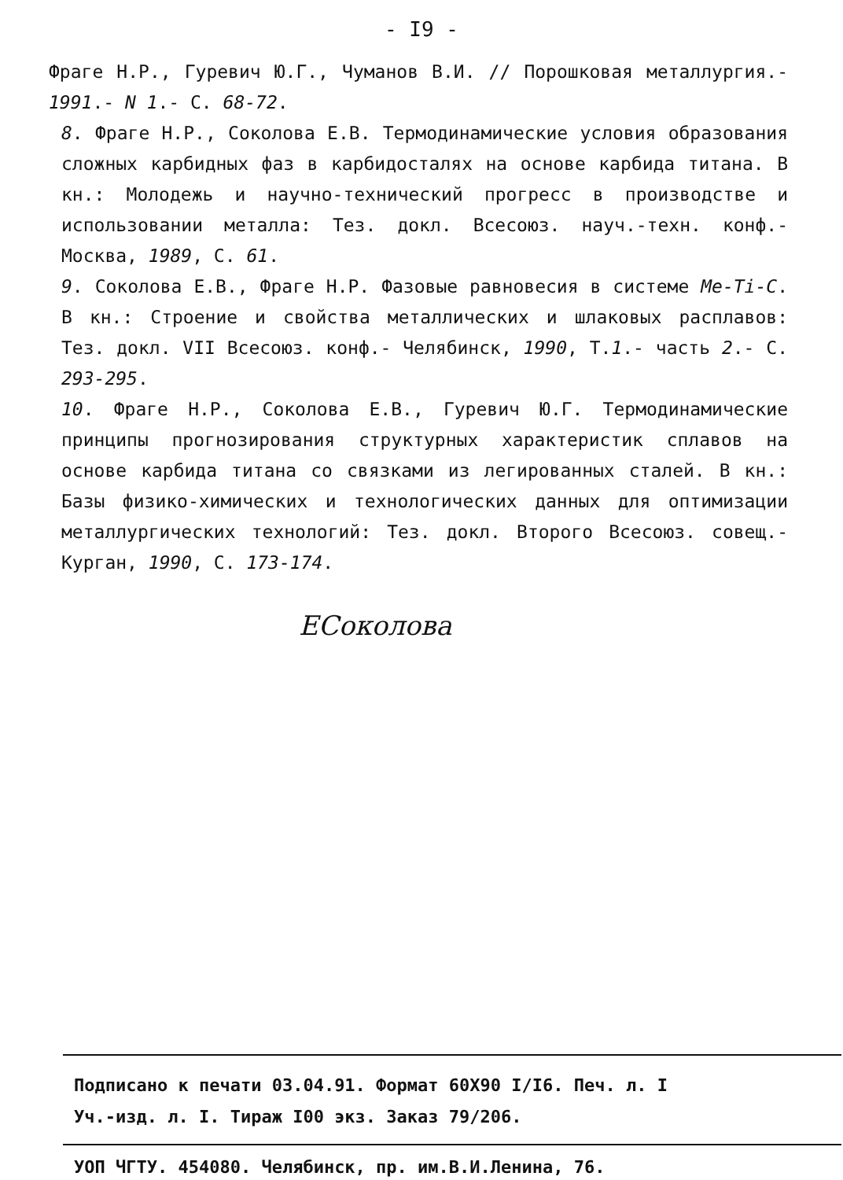- I9 -
Фраге Н.Р., Гуревич Ю.Г., Чуманов В.И. // Порошковая металлургия.- 1991.- N 1.- С. 68-72.
8. Фраге Н.Р., Соколова Е.В. Термодинамические условия образования сложных карбидных фаз в карбидосталях на основе карбида титана. В кн.: Молодежь и научно-технический прогресс в производстве и использовании металла: Тез. докл. Всесоюз. науч.-техн. конф.- Москва, 1989, С. 61.
9. Соколова Е.В., Фраге Н.Р. Фазовые равновесия в системе Me-Ti-C. В кн.: Строение и свойства металлических и шлаковых расплавов: Тез. докл. VII Всесоюз. конф.- Челябинск, 1990, Т.1.- часть 2.- С. 293-295.
10. Фраге Н.Р., Соколова Е.В., Гуревич Ю.Г. Термодинамические принципы прогнозирования структурных характеристик сплавов на основе карбида титана со связками из легированных сталей. В кн.: Базы физико-химических и технологических данных для оптимизации металлургических технологий: Тез. докл. Второго Всесоюз. совещ.- Курган, 1990, С. 173-174.
ЕСоколова
Подписано к печати 03.04.91. Формат 60Х90 I/I6. Печ. л. I
Уч.-изд. л. I. Тираж I00 экз. Заказ 79/206.
УОП ЧГТУ. 454080. Челябинск, пр. им.В.И.Ленина, 76.